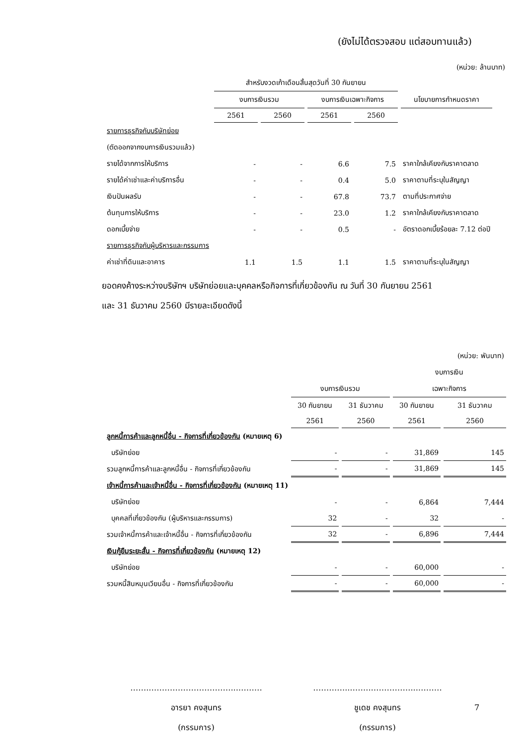(ยังไม่ได้ตรวจสอบ แต่สอบทานแล้ว)
(หน่วย: ล้านบาท)
| | สำหรับงวดเก้าเดือนสิ้นสุดวันที่ 30 กันยายน | | | | |
| --- | --- | --- | --- | --- | --- |
| | งบการเงินรวม | | งบการเงินเฉพาะกิจการ | | นโยบายการกำหนดราคา |
| | 2561 | 2560 | 2561 | 2560 | |
| รายการธุรกิจกับบริษัทย่อย | | | | | |
| (ตัดออกจากงบการเงินรวมแล้ว) | | | | | |
| รายได้จากการให้บริการ | - | - | 6.6 | 7.5 | ราคาใกล้เคียงกับราคาตลาด |
| รายได้ค่าเช่าและค่าบริการอื่น | - | - | 0.4 | 5.0 | ราคาตามที่ระบุในสัญญา |
| เงินปันผลรับ | - | - | 67.8 | 73.7 | ตามที่ประกาศจ่าย |
| ต้นทุนการให้บริการ | - | - | 23.0 | 1.2 | ราคาใกล้เคียงกับราคาตลาด |
| ดอกเบี้ยจ่าย | - | - | 0.5 | - | อัตราดอกเบี้ยร้อยละ 7.12 ต่อปี |
| รายการธุรกิจกับผู้บริหารและกรรมการ | | | | | |
| ค่าเช่าที่ดินและอาคาร | 1.1 | 1.5 | 1.1 | 1.5 | ราคาตามที่ระบุในสัญญา |
ยอดคงค้างระหว่างบริษัทฯ บริษัทย่อยและบุคคลหรือกิจการที่เกี่ยวข้องกัน ณ วันที่ 30 กันยายน 2561
และ 31 ธันวาคม 2560 มีรายละเอียดดังนี้
| | | | | (หน่วย: พันบาท) |
| | | | งบการเงิน | |
| | งบการเงินรวม | | เฉพาะกิจการ | |
| | 30 กันยายน | 31 ธันวาคม | 30 กันยายน | 31 ธันวาคม |
| | 2561 | 2560 | 2561 | 2560 |
| ลูกหนี้การค้าและลูกหนี้อื่น - กิจการที่เกี่ยวข้องกัน (หมายเหตุ 6) | | | | |
| บริษัทย่อย | - | - | 31,869 | 145 |
| รวมลูกหนี้การค้าและลูกหนี้อื่น - กิจการที่เกี่ยวข้องกัน | - | - | 31,869 | 145 |
| เจ้าหนี้การค้าและเจ้าหนี้อื่น - กิจการที่เกี่ยวข้องกัน (หมายเหตุ 11) | | | | |
| บริษัทย่อย | - | - | 6,864 | 7,444 |
| บุคคลที่เกี่ยวข้องกัน (ผู้บริหารและกรรมการ) | 32 | - | 32 | - |
| รวมเจ้าหนี้การค้าและเจ้าหนี้อื่น - กิจการที่เกี่ยวข้องกัน | 32 | - | 6,896 | 7,444 |
| เงินกู้ยืมระยะสั้น - กิจการที่เกี่ยวข้องกัน (หมายเหตุ 12) | | | | |
| บริษัทย่อย | - | - | 60,000 | - |
| รวมหนี้สินหมุนเวียนอื่น - กิจการที่เกี่ยวข้องกัน | - | - | 60,000 | - |
……..…………………………...………
อารยา คงสุนทร
(กรรมการ)
…………..……..……………...………
ชูเดช คงสุนทร
(กรรมการ)
7